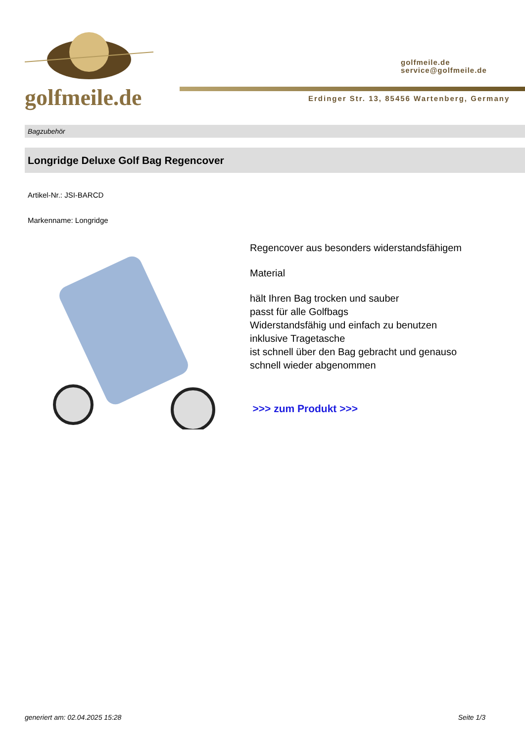golfmeile.de
golfmeile.de
service@golfmeile.de
Erdinger Str. 13, 85456 Wartenberg, Germany
Bagzubehör
Longridge Deluxe Golf Bag Regencover
Artikel-Nr.: JSI-BARCD
Markenname: Longridge
Regencover aus besonders widerstandsfähigem
Material
hält Ihren Bag trocken und sauber
passt für alle Golfbags
Widerstandsfähig und einfach zu benutzen
inklusive Tragetasche
ist schnell über den Bag gebracht und genauso schnell wieder abgenommen
>>> zum Produkt >>>
generiert am: 02.04.2025 15:28 Seite 1/3